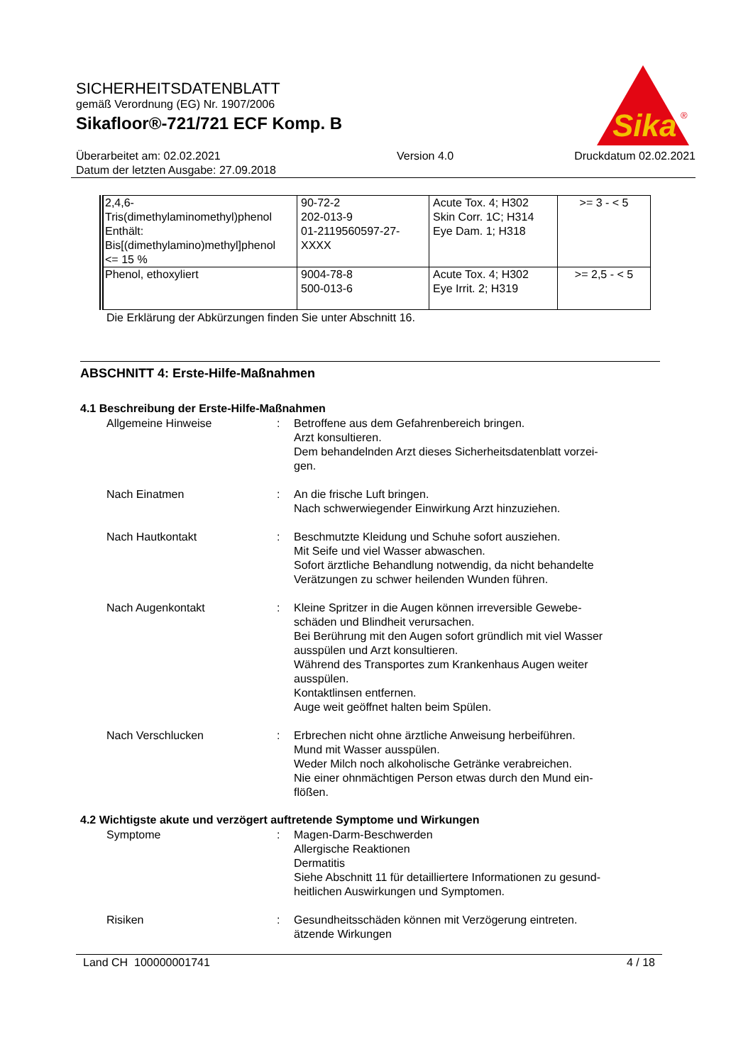Sika
®
SICHERHEITSDATENBLATT
gemäß Verordnung (EG) Nr. 1907/2006
Sikafloor®-721/721 ECF Komp. B
Überarbeitet am: 02.02.2021
Datum der letzten Ausgabe: 27.09.2018
Version 4.0 Druckdatum 02.02.2021
| 2,4,6- Tris(dimethylaminomethyl)phenol Enthält: Bis[(dimethylamino)methyl]phenol <= 15 % | 90-72-2 202-013-9 01-2119560597-27- XXXX | Acute Tox. 4; H302 Skin Corr. 1C; H314 Eye Dam. 1; H318 | >= 3 - < 5 |
| Phenol, ethoxyliert | 9004-78-8 500-013-6 | Acute Tox. 4; H302 Eye Irrit. 2; H319 | >= 2,5 - < 5 |
Die Erklärung der Abkürzungen finden Sie unter Abschnitt 16.
ABSCHNITT 4: Erste-Hilfe-Maßnahmen
4.1 Beschreibung der Erste-Hilfe-Maßnahmen
Allgemeine Hinweise : Betroffene aus dem Gefahrenbereich bringen.
Arzt konsultieren.
Dem behandelnden Arzt dieses Sicherheitsdatenblatt vorzei-
gen.
Nach Einatmen : An die frische Luft bringen.
Nach schwerwiegender Einwirkung Arzt hinzuziehen.
Nach Hautkontakt : Beschmutzte Kleidung und Schuhe sofort ausziehen.
Mit Seife und viel Wasser abwaschen.
Sofort ärztliche Behandlung notwendig, da nicht behandelte Verätzungen zu schwer heilenden Wunden führen.
Nach Augenkontakt : Kleine Spritzer in die Augen können irreversible Gewebe-
schäden und Blindheit verursachen.
Bei Berührung mit den Augen sofort gründlich mit viel Wasser ausspülen und Arzt konsultieren.
Während des Transportes zum Krankenhaus Augen weiter ausspülen.
Kontaktlinsen entfernen.
Auge weit geöffnet halten beim Spülen.
Nach Verschlucken : Erbrechen nicht ohne ärztliche Anweisung herbeiführen.
Mund mit Wasser ausspülen.
Weder Milch noch alkoholische Getränke verabreichen.
Nie einer ohnmächtigen Person etwas durch den Mund ein-
flößen.
4.2 Wichtigste akute und verzögert auftretende Symptome und Wirkungen
Symptome : Magen-Darm-Beschwerden
Allergische Reaktionen
Dermatitis
Siehe Abschnitt 11 für detailliertere Informationen zu gesund-
heitlichen Auswirkungen und Symptomen.
Risiken : Gesundheitsschäden können mit Verzögerung eintreten.
ätzende Wirkungen
Land CH 100000001741 4 / 18